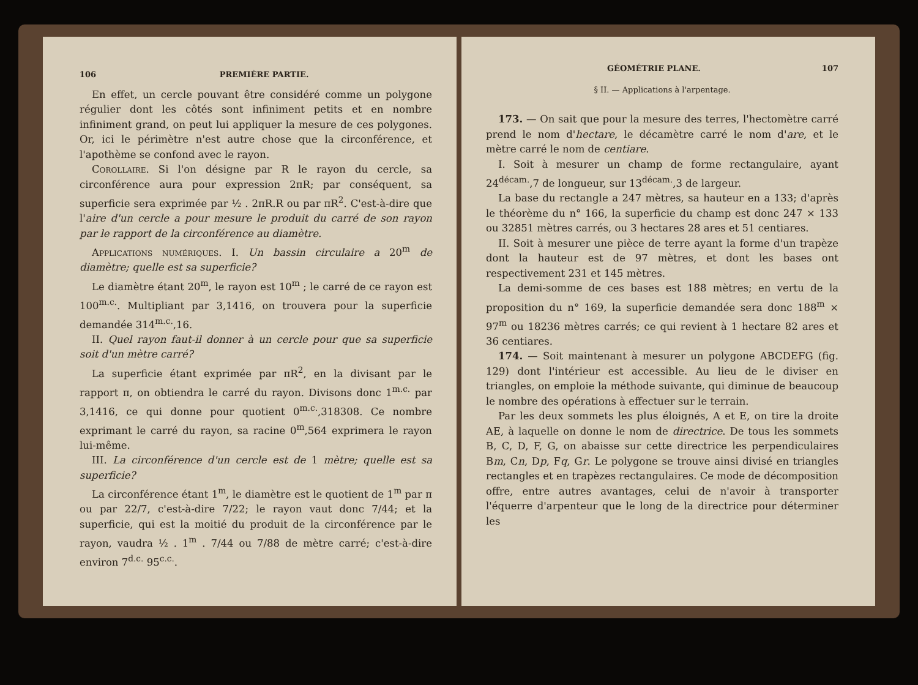106 PREMIÈRE PARTIE.
En effet, un cercle pouvant être considéré comme un polygone régulier dont les côtés sont infiniment petits et en nombre infiniment grand, on peut lui appliquer la mesure de ces polygones. Or, ici le périmètre n'est autre chose que la circonférence, et l'apothème se confond avec le rayon.
Corollaire. Si l'on désigne par R le rayon du cercle, sa circonférence aura pour expression 2πR; par conséquent, sa superficie sera exprimée par ½ . 2πR.R ou par πR<sup>2</sup>. C'est-à-dire que l'aire d'un cercle a pour mesure le produit du carré de son rayon par le rapport de la circonférence au diamètre.
Applications numériques. I. Un bassin circulaire a 20<sup>m</sup> de diamètre; quelle est sa superficie?
Le diamètre étant 20<sup>m</sup>, le rayon est 10<sup>m</sup> ; le carré de ce rayon est 100<sup>m.c.</sup>. Multipliant par 3,1416, on trouvera pour la superficie demandée 314<sup>m.c.</sup>,16.
II. Quel rayon faut-il donner à un cercle pour que sa superficie soit d'un mètre carré?
La superficie étant exprimée par πR<sup>2</sup>, en la divisant par le rapport π, on obtiendra le carré du rayon. Divisons donc 1<sup>m.c.</sup> par 3,1416, ce qui donne pour quotient 0<sup>m.c.</sup>,318308. Ce nombre exprimant le carré du rayon, sa racine 0<sup>m</sup>,564 exprimera le rayon lui-même.
III. La circonférence d'un cercle est de 1 mètre; quelle est sa superficie?
La circonférence étant 1<sup>m</sup>, le diamètre est le quotient de 1<sup>m</sup> par π ou par 22/7, c'est-à-dire 7/22; le rayon vaut donc 7/44; et la superficie, qui est la moitié du produit de la circonférence par le rayon, vaudra ½ . 1<sup>m</sup> . 7/44 ou 7/88 de mètre carré; c'est-à-dire environ 7<sup>d.c.</sup> 95<sup>c.c.</sup>.
GÉOMÉTRIE PLANE. 107
§ II. — Applications à l'arpentage.
173. — On sait que pour la mesure des terres, l'hectomètre carré prend le nom d'hectare, le décamètre carré le nom d'are, et le mètre carré le nom de centiare.
I. Soit à mesurer un champ de forme rectangulaire, ayant 24<sup>décam.</sup>,7 de longueur, sur 13<sup>décam.</sup>,3 de largeur.
La base du rectangle a 247 mètres, sa hauteur en a 133; d'après le théorème du n° 166, la superficie du champ est donc 247 × 133 ou 32851 mètres carrés, ou 3 hectares 28 ares et 51 centiares.
II. Soit à mesurer une pièce de terre ayant la forme d'un trapèze dont la hauteur est de 97 mètres, et dont les bases ont respectivement 231 et 145 mètres.
La demi-somme de ces bases est 188 mètres; en vertu de la proposition du n° 169, la superficie demandée sera donc 188<sup>m</sup> × 97<sup>m</sup> ou 18236 mètres carrés; ce qui revient à 1 hectare 82 ares et 36 centiares.
174. — Soit maintenant à mesurer un polygone ABCDEFG (fig. 129) dont l'intérieur est accessible. Au lieu de le diviser en triangles, on emploie la méthode suivante, qui diminue de beaucoup le nombre des opérations à effectuer sur le terrain.
Par les deux sommets les plus éloignés, A et E, on tire la droite AE, à laquelle on donne le nom de directrice. De tous les sommets B, C, D, F, G, on abaisse sur cette directrice les perpendiculaires Bm, Cn, Dp, Fq, Gr. Le polygone se trouve ainsi divisé en triangles rectangles et en trapèzes rectangulaires. Ce mode de décomposition offre, entre autres avantages, celui de n'avoir à transporter l'équerre d'arpenteur que le long de la directrice pour déterminer les